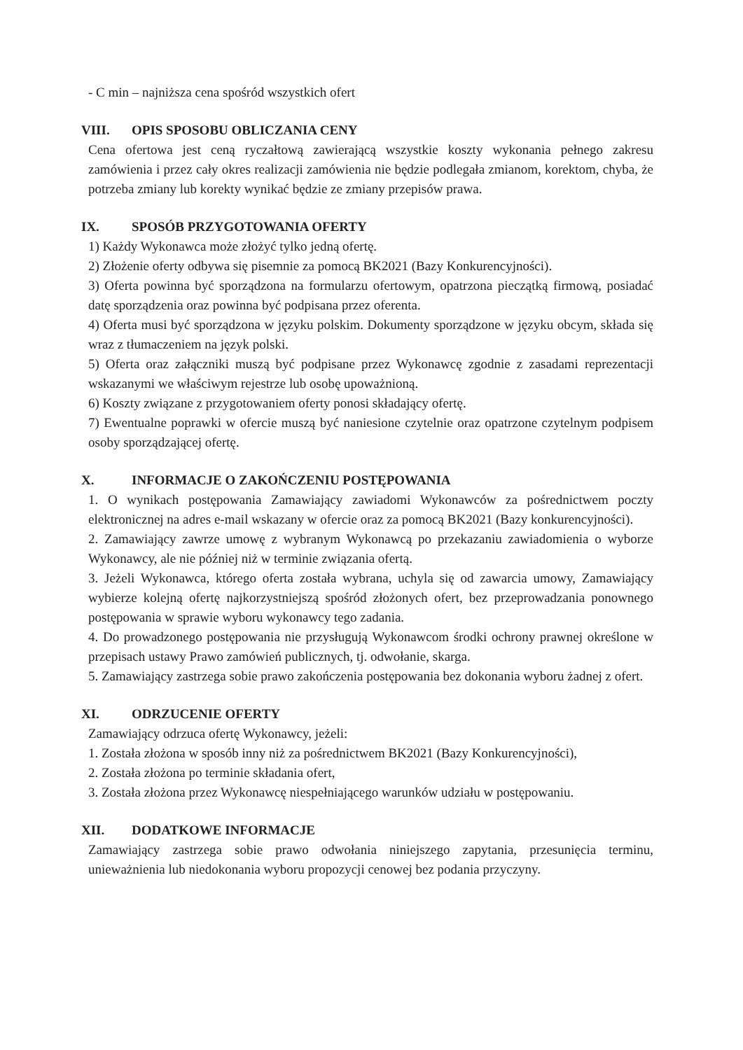- C min – najniższa cena spośród wszystkich ofert
VIII. OPIS SPOSOBU OBLICZANIA CENY
Cena ofertowa jest ceną ryczałtową zawierającą wszystkie koszty wykonania pełnego zakresu zamówienia i przez cały okres realizacji zamówienia nie będzie podlegała zmianom, korektom, chyba, że potrzeba zmiany lub korekty wynikać będzie ze zmiany przepisów prawa.
IX. SPOSÓB PRZYGOTOWANIA OFERTY
1) Każdy Wykonawca może złożyć tylko jedną ofertę.
2) Złożenie oferty odbywa się pisemnie za pomocą BK2021 (Bazy Konkurencyjności).
3) Oferta powinna być sporządzona na formularzu ofertowym, opatrzona pieczątką firmową, posiadać datę sporządzenia oraz powinna być podpisana przez oferenta.
4) Oferta musi być sporządzona w języku polskim. Dokumenty sporządzone w języku obcym, składa się wraz z tłumaczeniem na język polski.
5) Oferta oraz załączniki muszą być podpisane przez Wykonawcę zgodnie z zasadami reprezentacji wskazanymi we właściwym rejestrze lub osobę upoważnioną.
6) Koszty związane z przygotowaniem oferty ponosi składający ofertę.
7) Ewentualne poprawki w ofercie muszą być naniesione czytelnie oraz opatrzone czytelnym podpisem osoby sporządzającej ofertę.
X. INFORMACJE O ZAKOŃCZENIU POSTĘPOWANIA
1. O wynikach postępowania Zamawiający zawiadomi Wykonawców za pośrednictwem poczty elektronicznej na adres e-mail wskazany w ofercie oraz za pomocą BK2021 (Bazy konkurencyjności).
2. Zamawiający zawrze umowę z wybranym Wykonawcą po przekazaniu zawiadomienia o wyborze Wykonawcy, ale nie później niż w terminie związania ofertą.
3. Jeżeli Wykonawca, którego oferta została wybrana, uchyla się od zawarcia umowy, Zamawiający wybierze kolejną ofertę najkorzystniejszą spośród złożonych ofert, bez przeprowadzania ponownego postępowania w sprawie wyboru wykonawcy tego zadania.
4. Do prowadzonego postępowania nie przysługują Wykonawcom środki ochrony prawnej określone w przepisach ustawy Prawo zamówień publicznych, tj. odwołanie, skarga.
5. Zamawiający zastrzega sobie prawo zakończenia postępowania bez dokonania wyboru żadnej z ofert.
XI. ODRZUCENIE OFERTY
Zamawiający odrzuca ofertę Wykonawcy, jeżeli:
1. Została złożona w sposób inny niż za pośrednictwem BK2021 (Bazy Konkurencyjności),
2. Została złożona po terminie składania ofert,
3. Została złożona przez Wykonawcę niespełniającego warunków udziału w postępowaniu.
XII. DODATKOWE INFORMACJE
Zamawiający zastrzega sobie prawo odwołania niniejszego zapytania, przesunięcia terminu, unieważnienia lub niedokonania wyboru propozycji cenowej bez podania przyczyny.